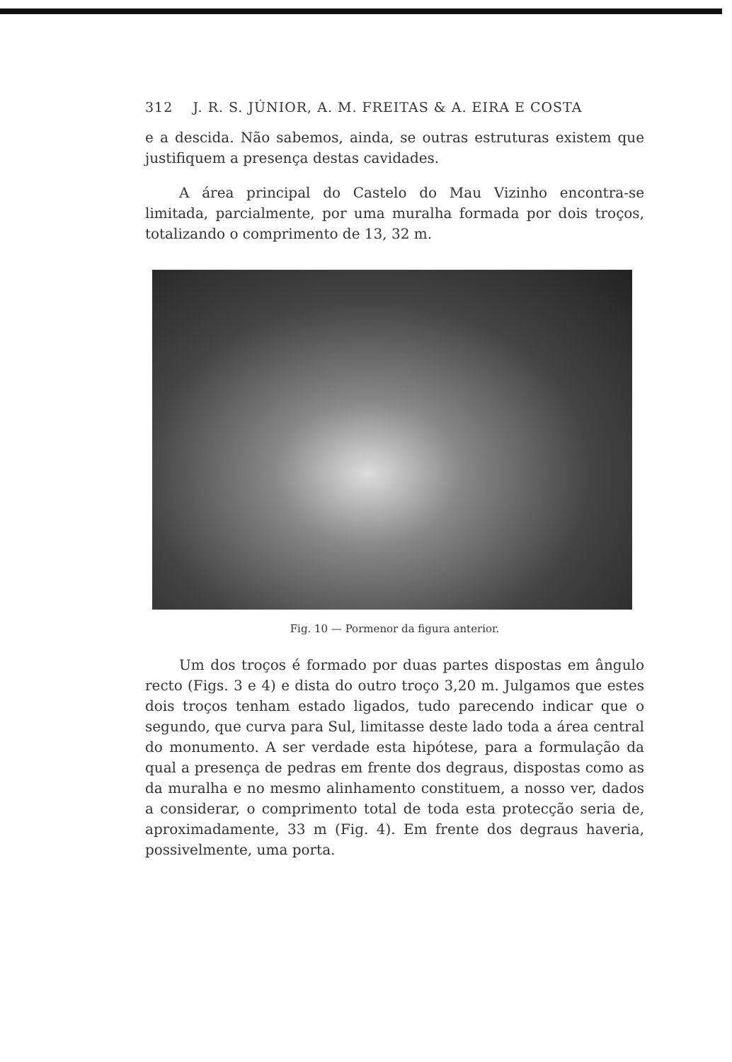312 J. R. S. JÚNIOR, A. M. FREITAS & A. EIRA E COSTA
e a descida. Não sabemos, ainda, se outras estruturas existem que justifiquem a presença destas cavidades.
A área principal do Castelo do Mau Vizinho encontra-se limitada, parcialmente, por uma muralha formada por dois troços, totalizando o comprimento de 13, 32 m.
Fig. 10 — Pormenor da figura anterior.
Um dos troços é formado por duas partes dispostas em ângulo recto (Figs. 3 e 4) e dista do outro troço 3,20 m. Julgamos que estes dois troços tenham estado ligados, tudo parecendo indicar que o segundo, que curva para Sul, limitasse deste lado toda a área central do monumento. A ser verdade esta hipótese, para a formulação da qual a presença de pedras em frente dos degraus, dispostas como as da muralha e no mesmo alinhamento constituem, a nosso ver, dados a considerar, o comprimento total de toda esta protecção seria de, aproximadamente, 33 m (Fig. 4). Em frente dos degraus haveria, possivelmente, uma porta.